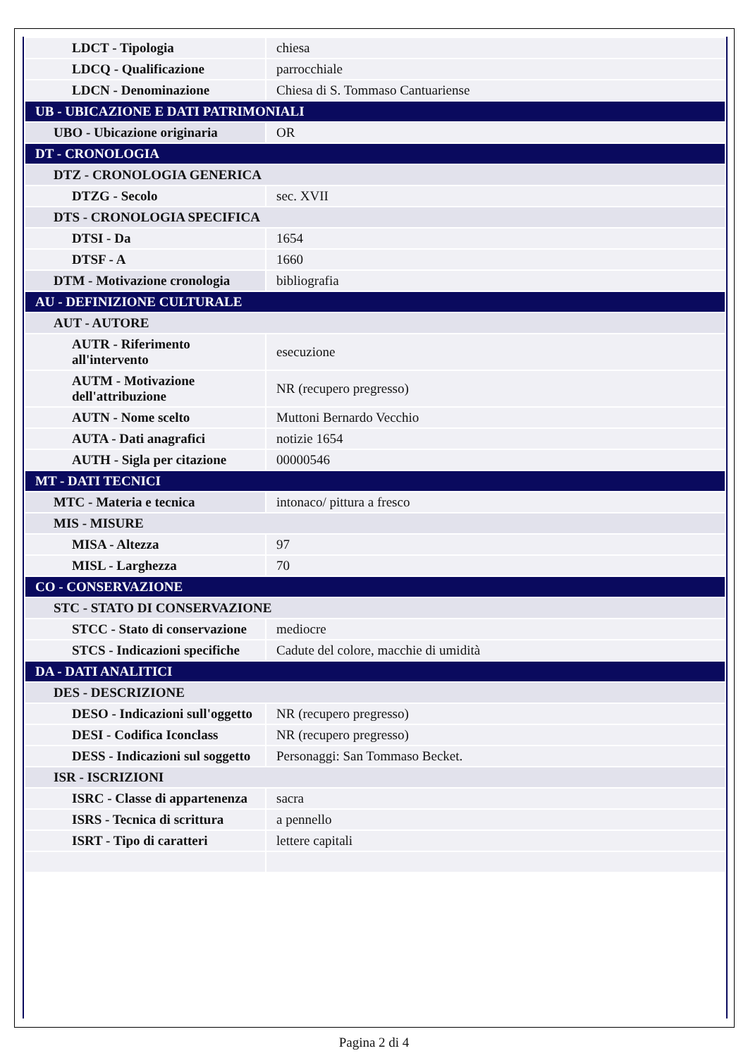| LDCT - Tipologia | chiesa |
| LDCQ - Qualificazione | parrocchiale |
| LDCN - Denominazione | Chiesa di S. Tommaso Cantuariense |
| UB - UBICAZIONE E DATI PATRIMONIALI | |
| UBO - Ubicazione originaria | OR |
| DT - CRONOLOGIA | |
| DTZ - CRONOLOGIA GENERICA | |
| DTZG - Secolo | sec. XVII |
| DTS - CRONOLOGIA SPECIFICA | |
| DTSI - Da | 1654 |
| DTSF - A | 1660 |
| DTM - Motivazione cronologia | bibliografia |
| AU - DEFINIZIONE CULTURALE | |
| AUT - AUTORE | |
| AUTR - Riferimento all'intervento | esecuzione |
| AUTM - Motivazione dell'attribuzione | NR (recupero pregresso) |
| AUTN - Nome scelto | Muttoni Bernardo Vecchio |
| AUTA - Dati anagrafici | notizie 1654 |
| AUTH - Sigla per citazione | 00000546 |
| MT - DATI TECNICI | |
| MTC - Materia e tecnica | intonaco/ pittura a fresco |
| MIS - MISURE | |
| MISA - Altezza | 97 |
| MISL - Larghezza | 70 |
| CO - CONSERVAZIONE | |
| STC - STATO DI CONSERVAZIONE | |
| STCC - Stato di conservazione | mediocre |
| STCS - Indicazioni specifiche | Cadute del colore, macchie di umidità |
| DA - DATI ANALITICI | |
| DES - DESCRIZIONE | |
| DESO - Indicazioni sull'oggetto | NR (recupero pregresso) |
| DESI - Codifica Iconclass | NR (recupero pregresso) |
| DESS - Indicazioni sul soggetto | Personaggi: San Tommaso Becket. |
| ISR - ISCRIZIONI | |
| ISRC - Classe di appartenenza | sacra |
| ISRS - Tecnica di scrittura | a pennello |
| ISRT - Tipo di caratteri | lettere capitali |
Pagina 2 di 4